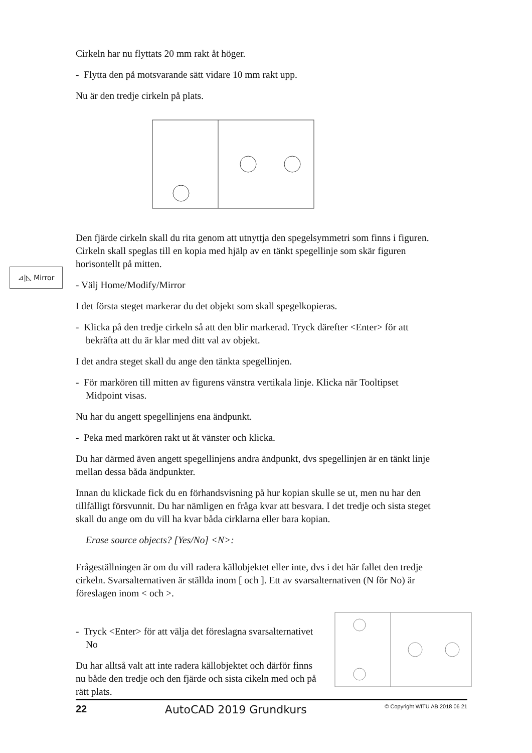Cirkeln har nu flyttats 20 mm rakt åt höger.
- Flytta den på motsvarande sätt vidare 10 mm rakt upp.
Nu är den tredje cirkeln på plats.
Den fjärde cirkeln skall du rita genom att utnyttja den spegelsymmetri som finns i figuren. Cirkeln skall speglas till en kopia med hjälp av en tänkt spegellinje som skär figuren horisontellt på mitten.
- Välj Home/Modify/Mirror
I det första steget markerar du det objekt som skall spegelkopieras.
- Klicka på den tredje cirkeln så att den blir markerad. Tryck därefter <Enter> för att bekräfta att du är klar med ditt val av objekt.
I det andra steget skall du ange den tänkta spegellinjen.
- För markören till mitten av figurens vänstra vertikala linje. Klicka när Tooltipset Midpoint visas.
Nu har du angett spegellinjens ena ändpunkt.
- Peka med markören rakt ut åt vänster och klicka.
Du har därmed även angett spegellinjens andra ändpunkt, dvs spegellinjen är en tänkt linje mellan dessa båda ändpunkter.
Innan du klickade fick du en förhandsvisning på hur kopian skulle se ut, men nu har den tillfälligt försvunnit. Du har nämligen en fråga kvar att besvara. I det tredje och sista steget skall du ange om du vill ha kvar båda cirklarna eller bara kopian.
Erase source objects? [Yes/No] <N>:
Frågeställningen är om du vill radera källobjektet eller inte, dvs i det här fallet den tredje cirkeln. Svarsalternativen är ställda inom [ och ]. Ett av svarsalternativen (N för No) är föreslagen inom < och >.
- Tryck <Enter> för att välja det föreslagna svarsalternativet No
Du har alltså valt att inte radera källobjektet och därför finns nu både den tredje och den fjärde och sista cikeln med och på rätt plats.
⊿|◺ Mirror
22 AutoCAD 2019 Grundkurs © Copyright WITU AB 2018 06 21